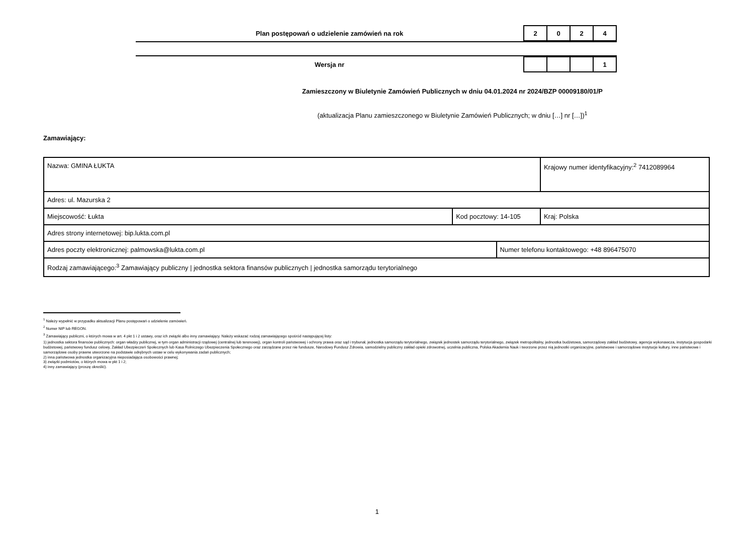Plan postępowań o udzielenie zamówień na rok
| 2 | 0 | 2 | 4 |
Wersja nr
| | | | 1 |
Zamieszczony w Biuletynie Zamówień Publicznych w dniu 04.01.2024 nr 2024/BZP 00009180/01/P
(aktualizacja Planu zamieszczonego w Biuletynie Zamówień Publicznych; w dniu […] nr […])<sup>1</sup>
Zamawiający:
| Nazwa: GMINA ŁUKTA | | | Krajowy numer identyfikacyjny:<sup>2</sup> 7412089964 |
| Adres: ul. Mazurska 2 | | | |
| Miejscowość: Łukta | Kod pocztowy: 14-105 | | Kraj: Polska |
| Adres strony internetowej: bip.lukta.com.pl | | | |
| Adres poczty elektronicznej: palmowska@lukta.com.pl | | Numer telefonu kontaktowego: +48 896475070 | |
| Rodzaj zamawiającego:<sup>3</sup> Zamawiający publiczny / jednostka sektora finansów publicznych / jednostka samorządu terytorialnego | | | |
<sup>1</sup> Należy wypełnić w przypadku aktualizacji Planu postępowań o udzielenie zamówień.
<sup>2</sup> Numer NIP lub REGON.
<sup>3</sup> Zamawiający publiczni, o których mowa w art. 4 pkt 1 i 2 ustawy, oraz ich związki albo inny zamawiający. Należy wskazać rodzaj zamawiającego spośród następującej listy:
1) jednostka sektora finansów publicznych: organ władzy publicznej, w tym organ administracji rządowej (centralnej lub terenowej), organ kontroli państwowej i ochrony prawa oraz sąd i trybunał, jednostka samorządu terytorialnego, związek jednostek samorządu terytorialnego, związek metropolitalny, jednostka budżetowa, samorządowy zakład budżetowy, agencja wykonawcza, instytucja gospodarki budżetowej, państwowy fundusz celowy, Zakład Ubezpieczeń Społecznych lub Kasa Rolniczego Ubezpieczenia Społecznego oraz zarządzane przez nie fundusze, Narodowy Fundusz Zdrowia, samodzielny publiczny zakład opieki zdrowotnej, uczelnia publiczna, Polska Akademia Nauk i tworzone przez nią jednostki organizacyjne, państwowe i samorządowe instytucje kultury, inne państwowe i samorządowe osoby prawne utworzone na podstawie odrębnych ustaw w celu wykonywania zadań publicznych;
2) inna państwowa jednostka organizacyjna nieposiadająca osobowości prawnej;
3) związki podmiotów, o których mowa w pkt 1 i 2;
4) inny zamawiający (proszę określić).
1